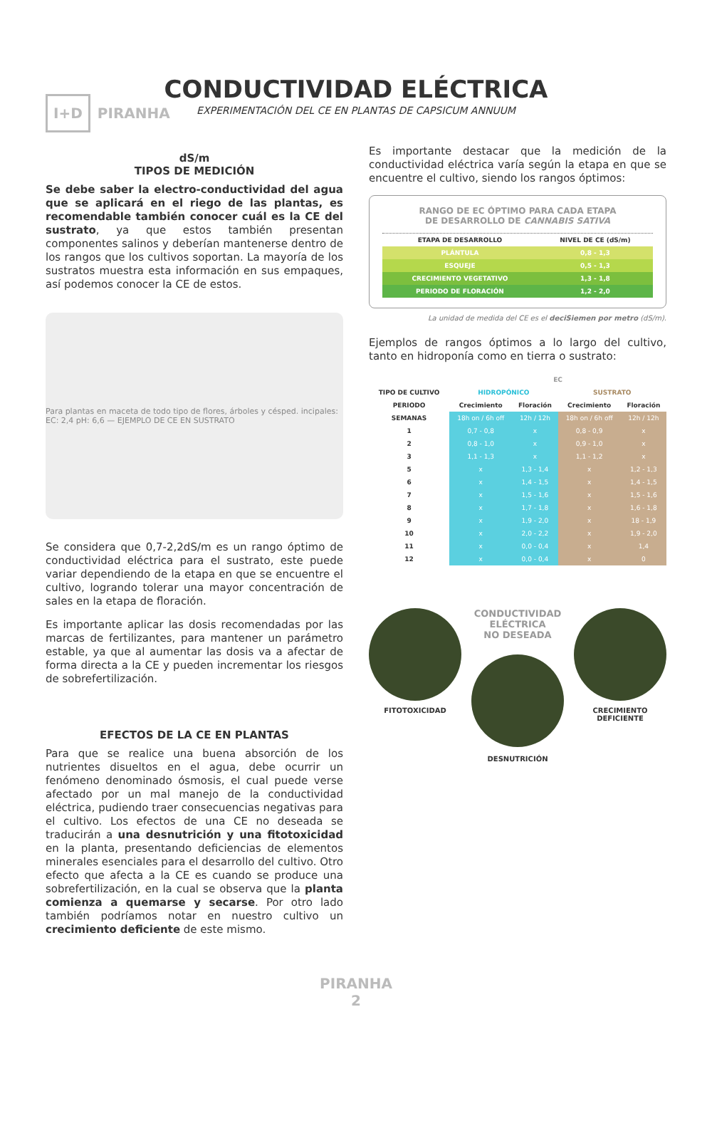I+D PIRANHA
CONDUCTIVIDAD ELÉCTRICA
EXPERIMENTACIÓN DEL CE EN PLANTAS DE CAPSICUM ANNUUM
dS/m
TIPOS DE MEDICIÓN
Se debe saber la electro-conductividad del agua que se aplicará en el riego de las plantas, es recomendable también conocer cuál es la CE del sustrato, ya que estos también presentan componentes salinos y deberían mantenerse dentro de los rangos que los cultivos soportan. La mayoría de los sustratos muestra esta información en sus empaques, así podemos conocer la CE de estos.
Para plantas en maceta de todo tipo de flores, árboles y césped. incipales: EC: 2,4 pH: 6,6 — EJEMPLO DE CE EN SUSTRATO
Se considera que 0,7-2,2dS/m es un rango óptimo de conductividad eléctrica para el sustrato, este puede variar dependiendo de la etapa en que se encuentre el cultivo, logrando tolerar una mayor concentración de sales en la etapa de floración.
Es importante aplicar las dosis recomendadas por las marcas de fertilizantes, para mantener un parámetro estable, ya que al aumentar las dosis va a afectar de forma directa a la CE y pueden incrementar los riesgos de sobrefertilización.
EFECTOS DE LA CE EN PLANTAS
Para que se realice una buena absorción de los nutrientes disueltos en el agua, debe ocurrir un fenómeno denominado ósmosis, el cual puede verse afectado por un mal manejo de la conductividad eléctrica, pudiendo traer consecuencias negativas para el cultivo. Los efectos de una CE no deseada se traducirán a una desnutrición y una fitotoxicidad en la planta, presentando deficiencias de elementos minerales esenciales para el desarrollo del cultivo. Otro efecto que afecta a la CE es cuando se produce una sobrefertilización, en la cual se observa que la planta comienza a quemarse y secarse. Por otro lado también podríamos notar en nuestro cultivo un crecimiento deficiente de este mismo.
Es importante destacar que la medición de la conductividad eléctrica varía según la etapa en que se encuentre el cultivo, siendo los rangos óptimos:
RANGO DE EC ÓPTIMO PARA CADA ETAPA
DE DESARROLLO DE CANNABIS SATIVA
| ETAPA DE DESARROLLO | NIVEL DE CE (dS/m) |
| --- | --- |
| PLÁNTULA | 0,8 - 1,3 |
| ESQUEJE | 0,5 - 1,3 |
| CRECIMIENTO VEGETATIVO | 1,3 - 1,8 |
| PERIODO DE FLORACIÓN | 1,2 - 2,0 |
La unidad de medida del CE es el deciSiemen por metro (dS/m).
Ejemplos de rangos óptimos a lo largo del cultivo, tanto en hidroponía como en tierra o sustrato:
| | EC | | | |
| --- | --- | --- | --- | --- |
| TIPO DE CULTIVO | HIDROPÓNICO | | SUSTRATO | |
| PERIODO | Crecimiento | Floración | Crecimiento | Floración |
| SEMANAS | 18h on / 6h off | 12h / 12h | 18h on / 6h off | 12h / 12h |
| 1 | 0,7 - 0,8 | x | 0,8 - 0,9 | x |
| 2 | 0,8 - 1,0 | x | 0,9 - 1,0 | x |
| 3 | 1,1 - 1,3 | x | 1,1 - 1,2 | x |
| 5 | x | 1,3 - 1,4 | x | 1,2 - 1,3 |
| 6 | x | 1,4 - 1,5 | x | 1,4 - 1,5 |
| 7 | x | 1,5 - 1,6 | x | 1,5 - 1,6 |
| 8 | x | 1,7 - 1,8 | x | 1,6 - 1,8 |
| 9 | x | 1,9 - 2,0 | x | 18 - 1,9 |
| 10 | x | 2,0 - 2,2 | x | 1,9 - 2,0 |
| 11 | x | 0,0 - 0,4 | x | 1,4 |
| 12 | x | 0,0 - 0,4 | x | 0 |
FITOTOXICIDAD
CONDUCTIVIDAD
ELÉCTRICA
NO DESEADA
DESNUTRICIÓN
CRECIMIENTO
DEFICIENTE
PIRANHA
2